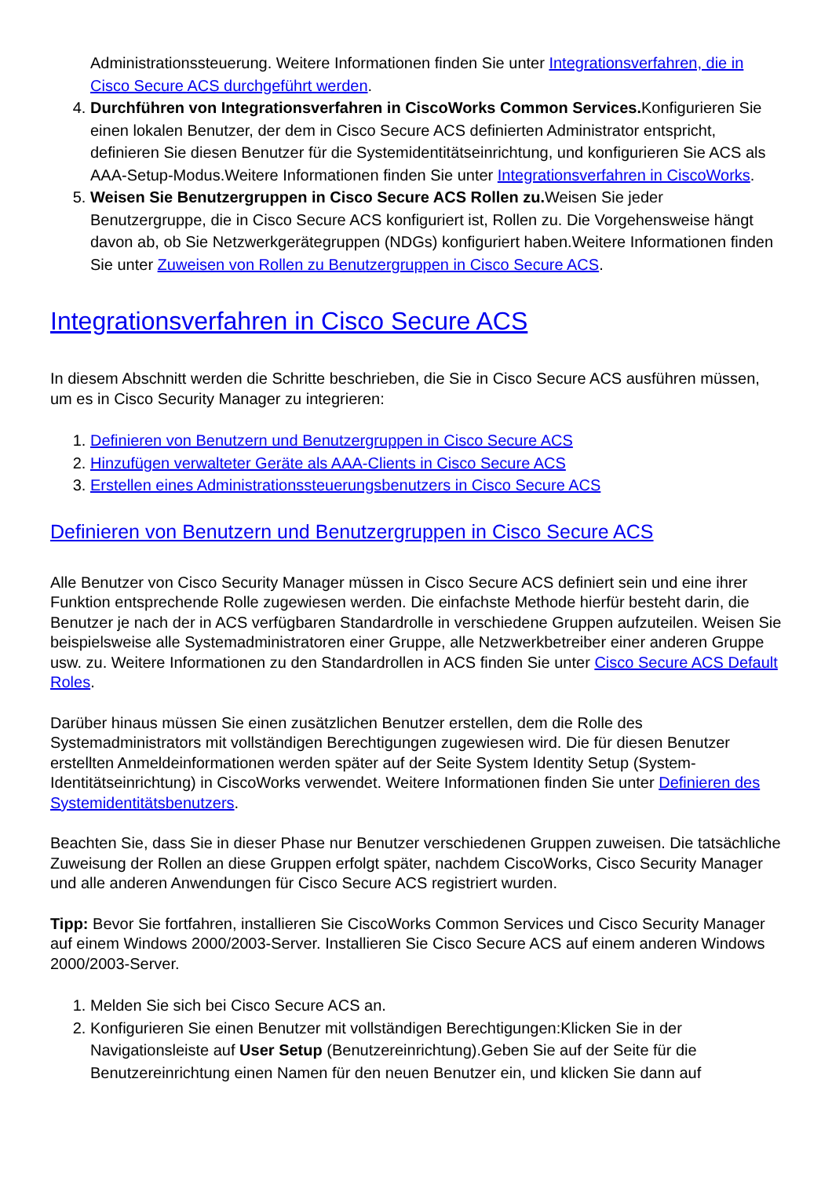Administrationssteuerung. Weitere Informationen finden Sie unter Integrationsverfahren, die in Cisco Secure ACS durchgeführt werden.
4. Durchführen von Integrationsverfahren in CiscoWorks Common Services. Konfigurieren Sie einen lokalen Benutzer, der dem in Cisco Secure ACS definierten Administrator entspricht, definieren Sie diesen Benutzer für die Systemidentitätseinrichtung, und konfigurieren Sie ACS als AAA-Setup-Modus.Weitere Informationen finden Sie unter Integrationsverfahren in CiscoWorks.
5. Weisen Sie Benutzergruppen in Cisco Secure ACS Rollen zu. Weisen Sie jeder Benutzergruppe, die in Cisco Secure ACS konfiguriert ist, Rollen zu. Die Vorgehensweise hängt davon ab, ob Sie Netzwerkgerätegruppen (NDGs) konfiguriert haben.Weitere Informationen finden Sie unter Zuweisen von Rollen zu Benutzergruppen in Cisco Secure ACS.
Integrationsverfahren in Cisco Secure ACS
In diesem Abschnitt werden die Schritte beschrieben, die Sie in Cisco Secure ACS ausführen müssen, um es in Cisco Security Manager zu integrieren:
1. Definieren von Benutzern und Benutzergruppen in Cisco Secure ACS
2. Hinzufügen verwalteter Geräte als AAA-Clients in Cisco Secure ACS
3. Erstellen eines Administrationssteuerungsbenutzers in Cisco Secure ACS
Definieren von Benutzern und Benutzergruppen in Cisco Secure ACS
Alle Benutzer von Cisco Security Manager müssen in Cisco Secure ACS definiert sein und eine ihrer Funktion entsprechende Rolle zugewiesen werden. Die einfachste Methode hierfür besteht darin, die Benutzer je nach der in ACS verfügbaren Standardrolle in verschiedene Gruppen aufzuteilen. Weisen Sie beispielsweise alle Systemadministratoren einer Gruppe, alle Netzwerkbetreiber einer anderen Gruppe usw. zu. Weitere Informationen zu den Standardrollen in ACS finden Sie unter Cisco Secure ACS Default Roles.
Darüber hinaus müssen Sie einen zusätzlichen Benutzer erstellen, dem die Rolle des Systemadministrators mit vollständigen Berechtigungen zugewiesen wird. Die für diesen Benutzer erstellten Anmeldeinformationen werden später auf der Seite System Identity Setup (System-Identitätseinrichtung) in CiscoWorks verwendet. Weitere Informationen finden Sie unter Definieren des Systemidentitätsbenutzers.
Beachten Sie, dass Sie in dieser Phase nur Benutzer verschiedenen Gruppen zuweisen. Die tatsächliche Zuweisung der Rollen an diese Gruppen erfolgt später, nachdem CiscoWorks, Cisco Security Manager und alle anderen Anwendungen für Cisco Secure ACS registriert wurden.
Tipp: Bevor Sie fortfahren, installieren Sie CiscoWorks Common Services und Cisco Security Manager auf einem Windows 2000/2003-Server. Installieren Sie Cisco Secure ACS auf einem anderen Windows 2000/2003-Server.
1. Melden Sie sich bei Cisco Secure ACS an.
2. Konfigurieren Sie einen Benutzer mit vollständigen Berechtigungen:Klicken Sie in der Navigationsleiste auf User Setup (Benutzereinrichtung).Geben Sie auf der Seite für die Benutzereinrichtung einen Namen für den neuen Benutzer ein, und klicken Sie dann auf